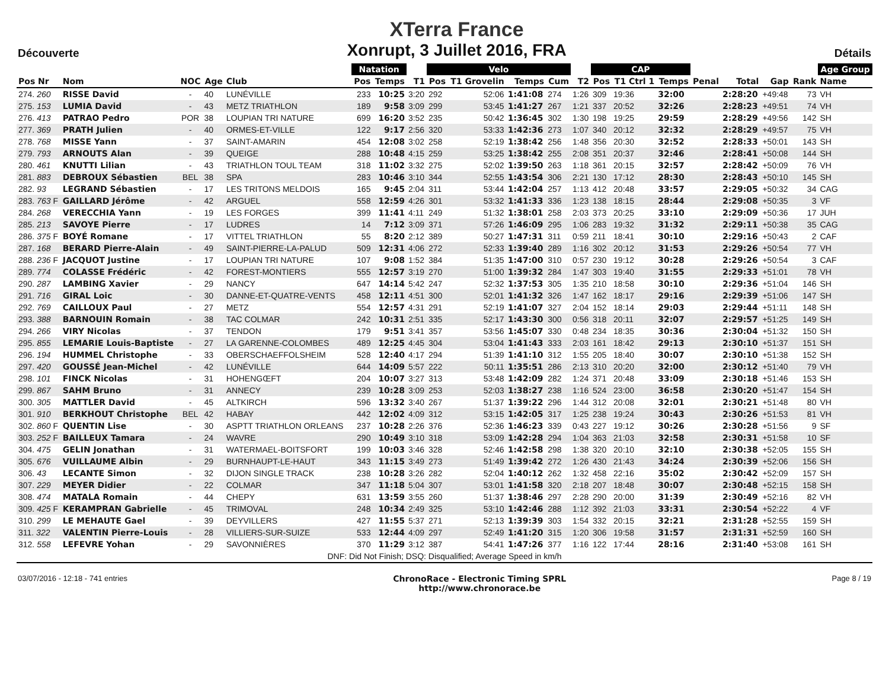Découverte
XTerra France
Xonrupt, 3 Juillet 2016, FRA
Détails
| | | | | | | Natation | | | Velo | | | | | CAP | | | | | | | Age Group |
| --- | --- | --- | --- | --- | --- | --- | --- | --- | --- | --- | --- | --- | --- | --- | --- | --- | --- | --- | --- | --- | --- |
| Pos Nr | Nom | NOC | Age | Club | | Pos | Temps | T1 | Pos | T1 Grovelin | Temps | Cum | T2 | Pos | T1 Ctrl 1 | Temps | Penal | Total | Gap | Rank | Name |
| 274. 260 | RISSE David | - | 40 | LUNÉVILLE | | 233 | 10:25 | 3:20 | 292 | 52:06 | 1:41:08 | 274 | 1:26 | 309 | 19:36 | 32:00 | | 2:28:20 | +49:48 | 73 | VH |
| 275. 153 | LUMIA David | - | 43 | METZ TRIATHLON | | 189 | 9:58 | 3:09 | 299 | 53:45 | 1:41:27 | 267 | 1:21 | 337 | 20:52 | 32:26 | | 2:28:23 | +49:51 | 74 | VH |
| 276. 413 | PATRAO Pedro | POR | 38 | LOUPIAN TRI NATURE | | 699 | 16:20 | 3:52 | 235 | 50:42 | 1:36:45 | 302 | 1:30 | 198 | 19:25 | 29:59 | | 2:28:29 | +49:56 | 142 | SH |
| 277. 369 | PRATH Julien | - | 40 | ORMES-ET-VILLE | | 122 | 9:17 | 2:56 | 320 | 53:33 | 1:42:36 | 273 | 1:07 | 340 | 20:12 | 32:32 | | 2:28:29 | +49:57 | 75 | VH |
| 278. 768 | MISSE Yann | - | 37 | SAINT-AMARIN | | 454 | 12:08 | 3:02 | 258 | 52:19 | 1:38:42 | 256 | 1:48 | 356 | 20:30 | 32:52 | | 2:28:33 | +50:01 | 143 | SH |
| 279. 793 | ARNOUTS Alan | - | 39 | QUEIGE | | 288 | 10:48 | 4:15 | 259 | 53:25 | 1:38:42 | 255 | 2:08 | 351 | 20:37 | 32:46 | | 2:28:41 | +50:08 | 144 | SH |
| 280. 461 | KNUTTI Lilian | - | 43 | TRIATHLON TOUL TEAM | | 318 | 11:02 | 3:32 | 275 | 52:02 | 1:39:50 | 263 | 1:18 | 361 | 20:15 | 32:57 | | 2:28:42 | +50:09 | 76 | VH |
| 281. 883 | DEBROUX Sébastien | BEL | 38 | SPA | | 283 | 10:46 | 3:10 | 344 | 52:55 | 1:43:54 | 306 | 2:21 | 130 | 17:12 | 28:30 | | 2:28:43 | +50:10 | 145 | SH |
| 282. 93 | LEGRAND Sébastien | - | 17 | LES TRITONS MELDOIS | | 165 | 9:45 | 2:04 | 311 | 53:44 | 1:42:04 | 257 | 1:13 | 412 | 20:48 | 33:57 | | 2:29:05 | +50:32 | 34 | CAG |
| 283. 763 F | GAILLARD Jérôme | - | 42 | ARGUEL | | 558 | 12:59 | 4:26 | 301 | 53:32 | 1:41:33 | 336 | 1:23 | 138 | 18:15 | 28:44 | | 2:29:08 | +50:35 | 3 | VF |
| 284. 268 | VERECCHIA Yann | - | 19 | LES FORGES | | 399 | 11:41 | 4:11 | 249 | 51:32 | 1:38:01 | 258 | 2:03 | 373 | 20:25 | 33:10 | | 2:29:09 | +50:36 | 17 | JUH |
| 285. 213 | SAVOYE Pierre | - | 17 | LUDRES | | 14 | 7:12 | 3:09 | 371 | 57:26 | 1:46:09 | 295 | 1:06 | 283 | 19:32 | 31:32 | | 2:29:11 | +50:38 | 35 | CAG |
| 286. 375 F | BOYÉ Romane | - | 17 | VITTEL TRIATHLON | | 55 | 8:20 | 2:12 | 389 | 50:27 | 1:47:31 | 311 | 0:59 | 211 | 18:41 | 30:10 | | 2:29:16 | +50:43 | 2 | CAF |
| 287. 168 | BERARD Pierre-Alain | - | 49 | SAINT-PIERRE-LA-PALUD | | 509 | 12:31 | 4:06 | 272 | 52:33 | 1:39:40 | 289 | 1:16 | 302 | 20:12 | 31:53 | | 2:29:26 | +50:54 | 77 | VH |
| 288. 236 F | JACQUOT Justine | - | 17 | LOUPIAN TRI NATURE | | 107 | 9:08 | 1:52 | 384 | 51:35 | 1:47:00 | 310 | 0:57 | 230 | 19:12 | 30:28 | | 2:29:26 | +50:54 | 3 | CAF |
| 289. 774 | COLASSE Frédéric | - | 42 | FOREST-MONTIERS | | 555 | 12:57 | 3:19 | 270 | 51:00 | 1:39:32 | 284 | 1:47 | 303 | 19:40 | 31:55 | | 2:29:33 | +51:01 | 78 | VH |
| 290. 287 | LAMBING Xavier | - | 29 | NANCY | | 647 | 14:14 | 5:42 | 247 | 52:32 | 1:37:53 | 305 | 1:35 | 210 | 18:58 | 30:10 | | 2:29:36 | +51:04 | 146 | SH |
| 291. 716 | GIRAL Loic | - | 30 | DANNE-ET-QUATRE-VENTS | | 458 | 12:11 | 4:51 | 300 | 52:01 | 1:41:32 | 326 | 1:47 | 162 | 18:17 | 29:16 | | 2:29:39 | +51:06 | 147 | SH |
| 292. 769 | CAILLOUX Paul | - | 27 | METZ | | 554 | 12:57 | 4:31 | 291 | 52:19 | 1:41:07 | 327 | 2:04 | 152 | 18:14 | 29:03 | | 2:29:44 | +51:11 | 148 | SH |
| 293. 388 | BARNOUIN Romain | - | 38 | TAC COLMAR | | 242 | 10:31 | 2:51 | 335 | 52:17 | 1:43:30 | 300 | 0:56 | 318 | 20:11 | 32:07 | | 2:29:57 | +51:25 | 149 | SH |
| 294. 266 | VIRY Nicolas | - | 37 | TENDON | | 179 | 9:51 | 3:41 | 357 | 53:56 | 1:45:07 | 330 | 0:48 | 234 | 18:35 | 30:36 | | 2:30:04 | +51:32 | 150 | SH |
| 295. 855 | LEMARIE Louis-Baptiste | - | 27 | LA GARENNE-COLOMBES | | 489 | 12:25 | 4:45 | 304 | 53:04 | 1:41:43 | 333 | 2:03 | 161 | 18:42 | 29:13 | | 2:30:10 | +51:37 | 151 | SH |
| 296. 194 | HUMMEL Christophe | - | 33 | OBERSCHAEFFOLSHEIM | | 528 | 12:40 | 4:17 | 294 | 51:39 | 1:41:10 | 312 | 1:55 | 205 | 18:40 | 30:07 | | 2:30:10 | +51:38 | 152 | SH |
| 297. 420 | GOUSSÉ Jean-Michel | - | 42 | LUNÉVILLE | | 644 | 14:09 | 5:57 | 222 | 50:11 | 1:35:51 | 286 | 2:13 | 310 | 20:20 | 32:00 | | 2:30:12 | +51:40 | 79 | VH |
| 298. 101 | FINCK Nicolas | - | 31 | HOHENGŒFT | | 204 | 10:07 | 3:27 | 313 | 53:48 | 1:42:09 | 282 | 1:24 | 371 | 20:48 | 33:09 | | 2:30:18 | +51:46 | 153 | SH |
| 299. 867 | SAHM Bruno | - | 31 | ANNECY | | 239 | 10:28 | 3:09 | 253 | 52:03 | 1:38:27 | 238 | 1:16 | 524 | 23:00 | 36:58 | | 2:30:20 | +51:47 | 154 | SH |
| 300. 305 | MATTLER David | - | 45 | ALTKIRCH | | 596 | 13:32 | 3:40 | 267 | 51:37 | 1:39:22 | 296 | 1:44 | 312 | 20:08 | 32:01 | | 2:30:21 | +51:48 | 80 | VH |
| 301. 910 | BERKHOUT Christophe | BEL | 42 | HABAY | | 442 | 12:02 | 4:09 | 312 | 53:15 | 1:42:05 | 317 | 1:25 | 238 | 19:24 | 30:43 | | 2:30:26 | +51:53 | 81 | VH |
| 302. 860 F | QUENTIN Lise | - | 30 | ASPTT TRIATHLON ORLEANS | | 237 | 10:28 | 2:26 | 376 | 52:36 | 1:46:23 | 339 | 0:43 | 227 | 19:12 | 30:26 | | 2:30:28 | +51:56 | 9 | SF |
| 303. 252 F | BAILLEUX Tamara | - | 24 | WAVRE | | 290 | 10:49 | 3:10 | 318 | 53:09 | 1:42:28 | 294 | 1:04 | 363 | 21:03 | 32:58 | | 2:30:31 | +51:58 | 10 | SF |
| 304. 475 | GELIN Jonathan | - | 31 | WATERMAEL-BOITSFORT | | 199 | 10:03 | 3:46 | 328 | 52:46 | 1:42:58 | 298 | 1:38 | 320 | 20:10 | 32:10 | | 2:30:38 | +52:05 | 155 | SH |
| 305. 676 | VUILLAUME Albin | - | 29 | BURNHAUPT-LE-HAUT | | 343 | 11:15 | 3:49 | 273 | 51:49 | 1:39:42 | 272 | 1:26 | 430 | 21:43 | 34:24 | | 2:30:39 | +52:06 | 156 | SH |
| 306. 43 | LECANTE Simon | - | 32 | DIJON SINGLE TRACK | | 238 | 10:28 | 3:26 | 282 | 52:04 | 1:40:12 | 262 | 1:32 | 458 | 22:16 | 35:02 | | 2:30:42 | +52:09 | 157 | SH |
| 307. 229 | MEYER Didier | - | 22 | COLMAR | | 347 | 11:18 | 5:04 | 307 | 53:01 | 1:41:58 | 320 | 2:18 | 207 | 18:48 | 30:07 | | 2:30:48 | +52:15 | 158 | SH |
| 308. 474 | MATALA Romain | - | 44 | CHEPY | | 631 | 13:59 | 3:55 | 260 | 51:37 | 1:38:46 | 297 | 2:28 | 290 | 20:00 | 31:39 | | 2:30:49 | +52:16 | 82 | VH |
| 309. 425 F | KERAMPRAN Gabrielle | - | 45 | TRIMOVAL | | 248 | 10:34 | 2:49 | 325 | 53:10 | 1:42:46 | 288 | 1:12 | 392 | 21:03 | 33:31 | | 2:30:54 | +52:22 | 4 | VF |
| 310. 299 | LE MEHAUTE Gael | - | 39 | DEYVILLERS | | 427 | 11:55 | 5:37 | 271 | 52:13 | 1:39:39 | 303 | 1:54 | 332 | 20:15 | 32:21 | | 2:31:28 | +52:55 | 159 | SH |
| 311. 322 | VALENTIN Pierre-Louis | - | 28 | VILLIERS-SUR-SUIZE | | 533 | 12:44 | 4:09 | 297 | 52:49 | 1:41:20 | 315 | 1:20 | 306 | 19:58 | 31:57 | | 2:31:31 | +52:59 | 160 | SH |
| 312. 558 | LEFEVRE Yohan | - | 29 | SAVONNIÈRES | | 370 | 11:29 | 3:12 | 387 | 54:41 | 1:47:26 | 377 | 1:16 | 122 | 17:44 | 28:16 | | 2:31:40 | +53:08 | 161 | SH |
DNF: Did Not Finish; DSQ: Disqualified; Average Speed in km/h
03/07/2016 - 12:18 - 741 entries
ChronoRace - Electronic Timing SPRL
http://www.chronorace.be
Page 8 / 19